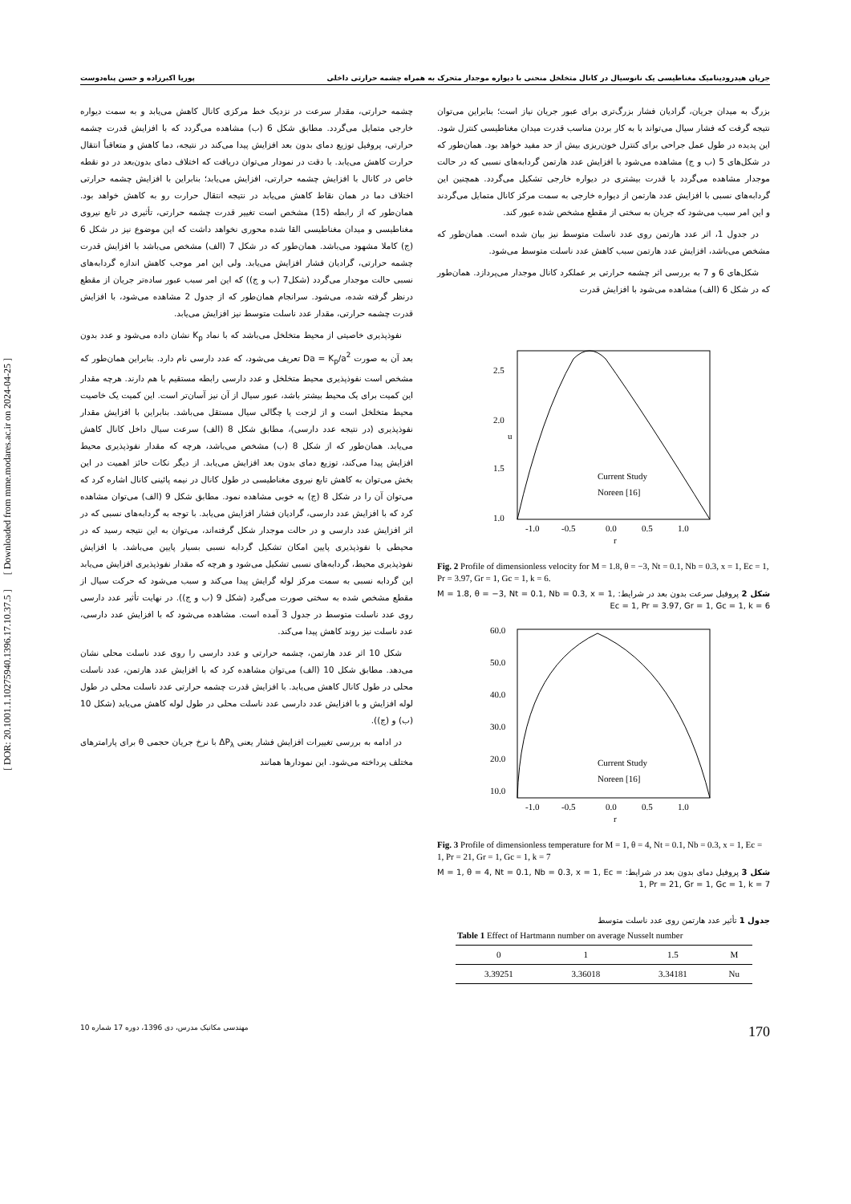جریان هیدرودینامیک مغناطیسی یک نانوسیال در کانال متخلخل منحنی با دیواره موجدار متحرک به همراه چشمه حرارتی داخلی پوریا اکبرزاده و حسن پناه‌دوست
[ DOR: 20.1001.1.10275940.1396.17.10.37.5 ] [ Downloaded from mme.modares.ac.ir on 2024-04-25 ]
بزرگ به میدان جریان، گرادیان فشار بزرگ‌تری برای عبور جریان نیاز است؛ بنابراین می‌توان نتیجه گرفت که فشار سیال می‌تواند با به کار بردن مناسب قدرت میدان مغناطیسی کنترل شود. این پدیده در طول عمل جراحی برای کنترل خون‌ریزی بیش از حد مفید خواهد بود. همان‌طور که در شکل‌های 5 (ب و ج) مشاهده می‌شود با افزایش عدد هارتمن گردابه‌های نسبی که در حالت موجدار مشاهده می‌گردد با قدرت بیشتری در دیواره خارجی تشکیل می‌گردد. همچنین این گردابه‌های نسبی با افزایش عدد هارتمن از دیواره خارجی به سمت مرکز کانال متمایل می‌گردند و این امر سبب می‌شود که جریان به سختی از مقطع مشخص شده عبور کند.
در جدول 1، اثر عدد هارتمن روی عدد ناسلت متوسط نیز بیان شده است. همان‌طور که مشخص می‌باشد، افزایش عدد هارتمن سبب کاهش عدد ناسلت متوسط می‌شود.
شکل‌های 6 و 7 به بررسی اثر چشمه حرارتی بر عملکرد کانال موجدار می‌پردازد. همان‌طور که در شکل 6 (الف) مشاهده می‌شود با افزایش قدرت
2.5
2.0
1.5
1.0
-1.0
-0.5
0.0
0.5
1.0
r
u
Current Study
Noreen [16]
Fig. 2 Profile of dimensionless velocity for M = 1.8, θ = −3, Nt = 0.1, Nb = 0.3, x = 1, Ec = 1, Pr = 3.97, Gr = 1, Gc = 1, k = 6.
شکل 2 پروفیل سرعت بدون بعد در شرایط: M = 1.8, θ = −3, Nt = 0.1, Nb = 0.3, x = 1, Ec = 1, Pr = 3.97, Gr = 1, Gc = 1, k = 6
60.0
50.0
40.0
30.0
20.0
10.0
-1.0
-0.5
0.0
0.5
1.0
r
Current Study
Noreen [16]
Fig. 3 Profile of dimensionless temperature for M = 1, θ = 4, Nt = 0.1, Nb = 0.3, x = 1, Ec = 1, Pr = 21, Gr = 1, Gc = 1, k = 7
شکل 3 پروفیل دمای بدون بعد در شرایط: M = 1, θ = 4, Nt = 0.1, Nb = 0.3, x = 1, Ec = 1, Pr = 21, Gr = 1, Gc = 1, k = 7
جدول 1 تأثیر عدد هارتمن روی عدد ناسلت متوسط
Table 1 Effect of Hartmann number on average Nusselt number
| 0 | 1 | 1.5 | M |
| 3.39251 | 3.36018 | 3.34181 | Nu |
چشمه حرارتی، مقدار سرعت در نزدیک خط مرکزی کانال کاهش می‌یابد و به سمت دیواره خارجی متمایل می‌گردد. مطابق شکل 6 (ب) مشاهده می‌گردد که با افزایش قدرت چشمه حرارتی، پروفیل توزیع دمای بدون بعد افزایش پیدا می‌کند در نتیجه، دما کاهش و متعاقباً انتقال حرارت کاهش می‌یابد. با دقت در نمودار می‌توان دریافت که اختلاف دمای بدون‌بعد در دو نقطه خاص در کانال با افزایش چشمه حرارتی، افزایش می‌یابد؛ بنابراین با افزایش چشمه حرارتی اختلاف دما در همان نقاط کاهش می‌یابد در نتیجه انتقال حرارت رو به کاهش خواهد بود. همان‌طور که از رابطه (15) مشخص است تغییر قدرت چشمه حرارتی، تأثیری در تابع نیروی مغناطیسی و میدان مغناطیسی القا شده محوری نخواهد داشت که این موضوع نیز در شکل 6 (ج) کاملا مشهود می‌باشد. همان‌طور که در شکل 7 (الف) مشخص می‌باشد با افزایش قدرت چشمه حرارتی، گرادیان فشار افزایش می‌یابد. ولی این امر موجب کاهش اندازه گردابه‌های نسبی حالت موجدار می‌گردد (شکل7 (ب و ج)) که این امر سبب عبور ساده‌تر جریان از مقطع درنظر گرفته شده، می‌شود. سرانجام همان‌طور که از جدول 2 مشاهده می‌شود، با افزایش قدرت چشمه حرارتی، مقدار عدد ناسلت متوسط نیز افزایش می‌یابد.
نفوذپذیری خاصیتی از محیط متخلخل می‌باشد که با نماد K<sub>p</sub> نشان داده می‌شود و عدد بدون بعد آن به صورت Da = K<sub>p</sub>/a<sup>2</sup> تعریف می‌شود، که عدد دارسی نام دارد. بنابراین همان‌طور که مشخص است نفوذپذیری محیط متخلخل و عدد دارسی رابطه مستقیم با هم دارند. هرچه مقدار این کمیت برای یک محیط بیشتر باشد، عبور سیال از آن نیز آسان‌تر است. این کمیت یک خاصیت محیط متخلخل است و از لزجت یا چگالی سیال مستقل می‌باشد. بنابراین با افزایش مقدار نفوذپذیری (در نتیجه عدد دارسی)، مطابق شکل 8 (الف) سرعت سیال داخل کانال کاهش می‌یابد. همان‌طور که از شکل 8 (ب) مشخص می‌باشد، هرچه که مقدار نفوذپذیری محیط افزایش پیدا می‌کند، توزیع دمای بدون بعد افزایش می‌یابد. از دیگر نکات حائز اهمیت در این بخش می‌توان به کاهش تابع نیروی مغناطیسی در طول کانال در نیمه پائینی کانال اشاره کرد که می‌توان آن را در شکل 8 (ج) به خوبی مشاهده نمود. مطابق شکل 9 (الف) می‌توان مشاهده کرد که با افزایش عدد دارسی، گرادیان فشار افزایش می‌یابد. با توجه به گردابه‌های نسبی که در اثر افزایش عدد دارسی و در حالت موجدار شکل گرفته‌اند، می‌توان به این نتیجه رسید که در محیطی با نفوذپذیری پایین امکان تشکیل گردابه نسبی بسیار پایین می‌باشد. با افزایش نفوذپذیری محیط، گردابه‌های نسبی تشکیل می‌شود و هرچه که مقدار نفوذپذیری افزایش می‌یابد این گردابه نسبی به سمت مرکز لوله گرایش پیدا می‌کند و سبب می‌شود که حرکت سیال از مقطع مشخص شده به سختی صورت می‌گیرد (شکل 9 (ب و ج)). در نهایت تأثیر عدد دارسی روی عدد ناسلت متوسط در جدول 3 آمده است. مشاهده می‌شود که با افزایش عدد دارسی، عدد ناسلت نیز روند کاهش پیدا می‌کند.
شکل 10 اثر عدد هارتمن، چشمه حرارتی و عدد دارسی را روی عدد ناسلت محلی نشان می‌دهد. مطابق شکل 10 (الف) می‌توان مشاهده کرد که با افزایش عدد هارتمن، عدد ناسلت محلی در طول کانال کاهش می‌یابد. با افزایش قدرت چشمه حرارتی عدد ناسلت محلی در طول لوله افزایش و با افزایش عدد دارسی عدد ناسلت محلی در طول لوله کاهش می‌یابد (شکل 10 (ب) و (ج)).
در ادامه به بررسی تغییرات افزایش فشار یعنی ΔP<sub>λ</sub> با نرخ جریان حجمی θ برای پارامترهای مختلف پرداخته می‌شود. این نمودارها همانند
مهندسی مکانیک مدرس، دی 1396، دوره 17 شماره 10 170